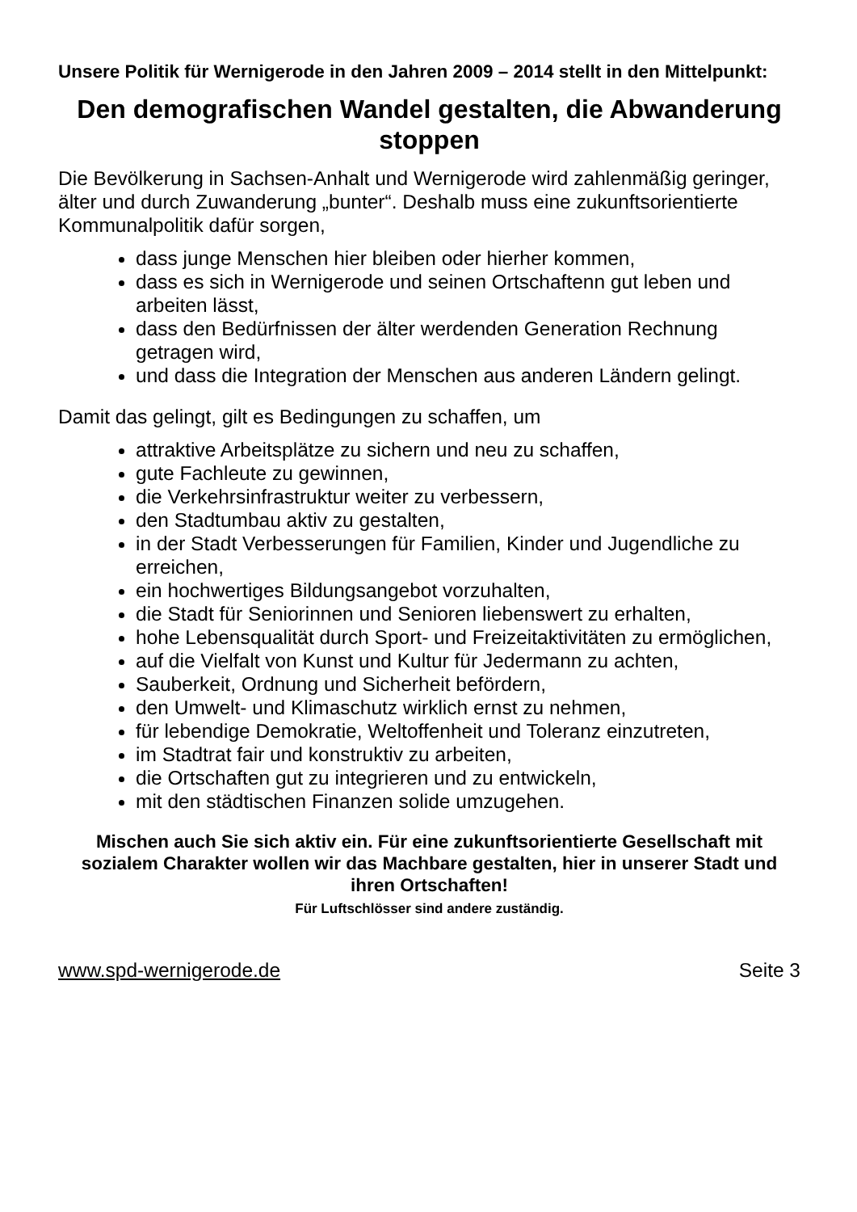Unsere Politik für Wernigerode in den Jahren 2009 – 2014 stellt in den Mittelpunkt:
Den demografischen Wandel gestalten, die Abwanderung stoppen
Die Bevölkerung in Sachsen-Anhalt und Wernigerode wird zahlenmäßig geringer, älter und durch Zuwanderung „bunter“. Deshalb muss eine zukunftsorientierte Kommunalpolitik dafür sorgen,
dass junge Menschen hier bleiben oder hierher kommen,
dass es sich in Wernigerode und seinen Ortschaftenn gut leben und arbeiten lässt,
dass den Bedürfnissen der älter werdenden Generation Rechnung getragen wird,
und dass die Integration der Menschen aus anderen Ländern gelingt.
Damit das gelingt, gilt es Bedingungen zu schaffen, um
attraktive Arbeitsplätze zu sichern und neu zu schaffen,
gute Fachleute zu gewinnen,
die Verkehrsinfrastruktur weiter zu verbessern,
den Stadtumbau aktiv zu gestalten,
in der Stadt Verbesserungen für Familien, Kinder und Jugendliche zu erreichen,
ein hochwertiges Bildungsangebot vorzuhalten,
die Stadt für Seniorinnen und Senioren liebenswert zu erhalten,
hohe Lebensqualität durch Sport- und Freizeitaktivitäten zu ermöglichen,
auf die Vielfalt von Kunst und Kultur für Jedermann zu achten,
Sauberkeit, Ordnung und Sicherheit befördern,
den Umwelt- und Klimaschutz wirklich ernst zu nehmen,
für lebendige Demokratie, Weltoffenheit und Toleranz einzutreten,
im Stadtrat fair und konstruktiv zu arbeiten,
die Ortschaften gut zu integrieren und zu entwickeln,
mit den städtischen Finanzen solide umzugehen.
Mischen auch Sie sich aktiv ein. Für eine zukunftsorientierte Gesellschaft mit sozialem Charakter wollen wir das Machbare gestalten, hier in unserer Stadt und ihren Ortschaften!
Für Luftschlösser sind andere zuständig.
www.spd-wernigerode.de Seite 3